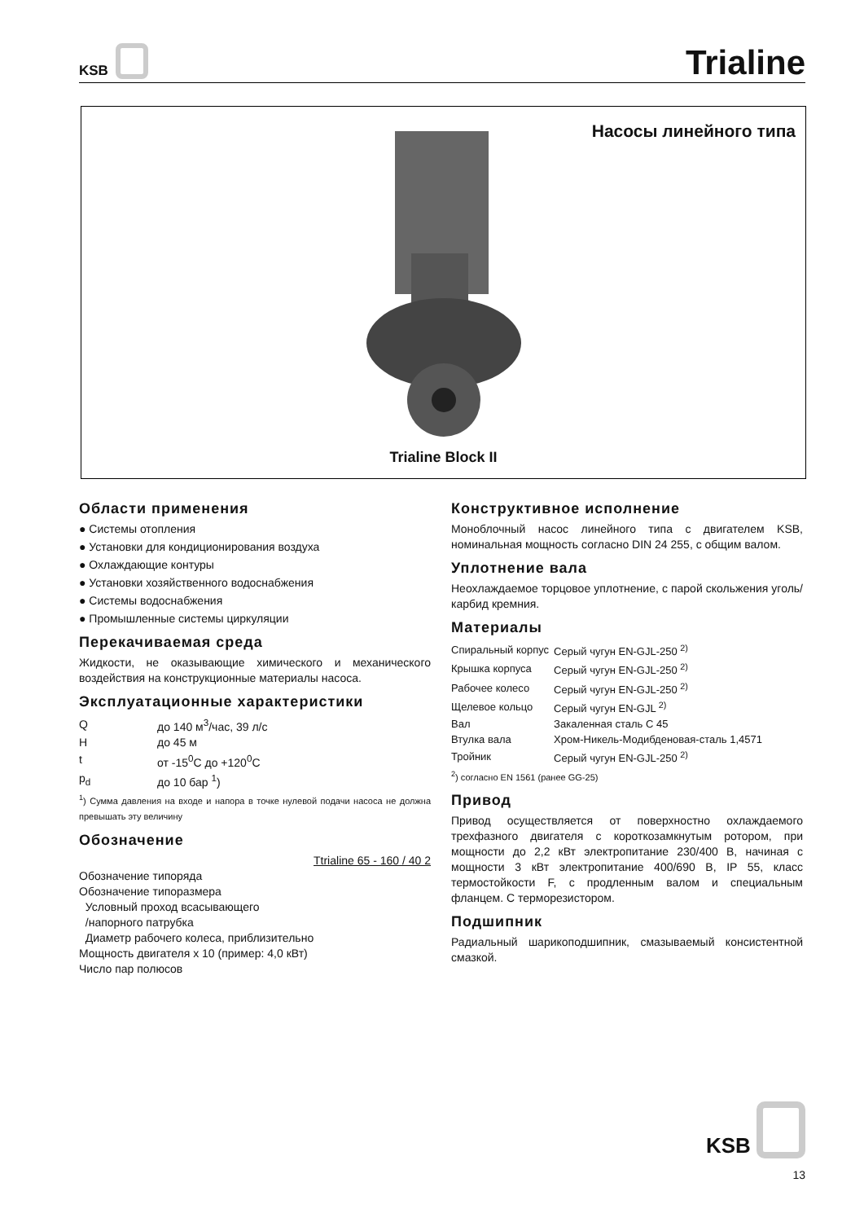KSB
Trialine
Насосы линейного типа
Trialine Block II
Области применения
● Системы отопления
● Установки для кондиционирования воздуха
● Охлаждающие контуры
● Установки хозяйственного водоснабжения
● Системы водоснабжения
● Промышленные системы циркуляции
Перекачиваемая среда
Жидкости, не оказывающие химического и механического воздействия на конструкционные материалы насоса.
Эксплуатационные характеристики
| Q | до 140 м<sup>3</sup>/час, 39 л/с |
| H | до 45 м |
| t | от -15<sup>0</sup>C до +120<sup>0</sup>C |
| p<sub>d</sub> | до 10 бар <sup>1</sup>) |
<sup>1</sup>) Сумма давления на входе и напора в точке нулевой подачи насоса не должна превышать эту величину
Обозначение
Ttrialine 65 - 160 / 40 2
Обозначение типоряда
Обозначение типоразмера
Условный проход всасывающего
/напорного патрубка
Диаметр рабочего колеса, приблизительно
Мощность двигателя x 10 (пример: 4,0 кВт)
Число пар полюсов
Конструктивное исполнение
Моноблочный насос линейного типа с двигателем KSB, номинальная мощность согласно DIN 24 255, с общим валом.
Уплотнение вала
Неохлаждаемое торцовое уплотнение, с парой скольжения уголь/карбид кремния.
Материалы
| Спиральный корпус | Серый чугун EN-GJL-250 <sup>2)</sup> |
| Крышка корпуса | Серый чугун EN-GJL-250 <sup>2)</sup> |
| Рабочее колесо | Серый чугун EN-GJL-250 <sup>2)</sup> |
| Щелевое кольцо | Серый чугун EN-GJL <sup>2)</sup> |
| Вал | Закаленная сталь C 45 |
| Втулка вала | Хром-Никель-Модибденовая-сталь 1,4571 |
| Тройник | Серый чугун EN-GJL-250 <sup>2)</sup> |
<sup>2</sup>) согласно EN 1561 (ранее GG-25)
Привод
Привод осуществляется от поверхностно охлаждаемого трехфазного двигателя с короткозамкнутым ротором, при мощности до 2,2 кВт электропитание 230/400 В, начиная с мощности 3 кВт электропитание 400/690 В, IP 55, класс термостойкости F, с продленным валом и специальным фланцем. С терморезистором.
Подшипник
Радиальный шарикоподшипник, смазываемый консистентной смазкой.
KSB
13